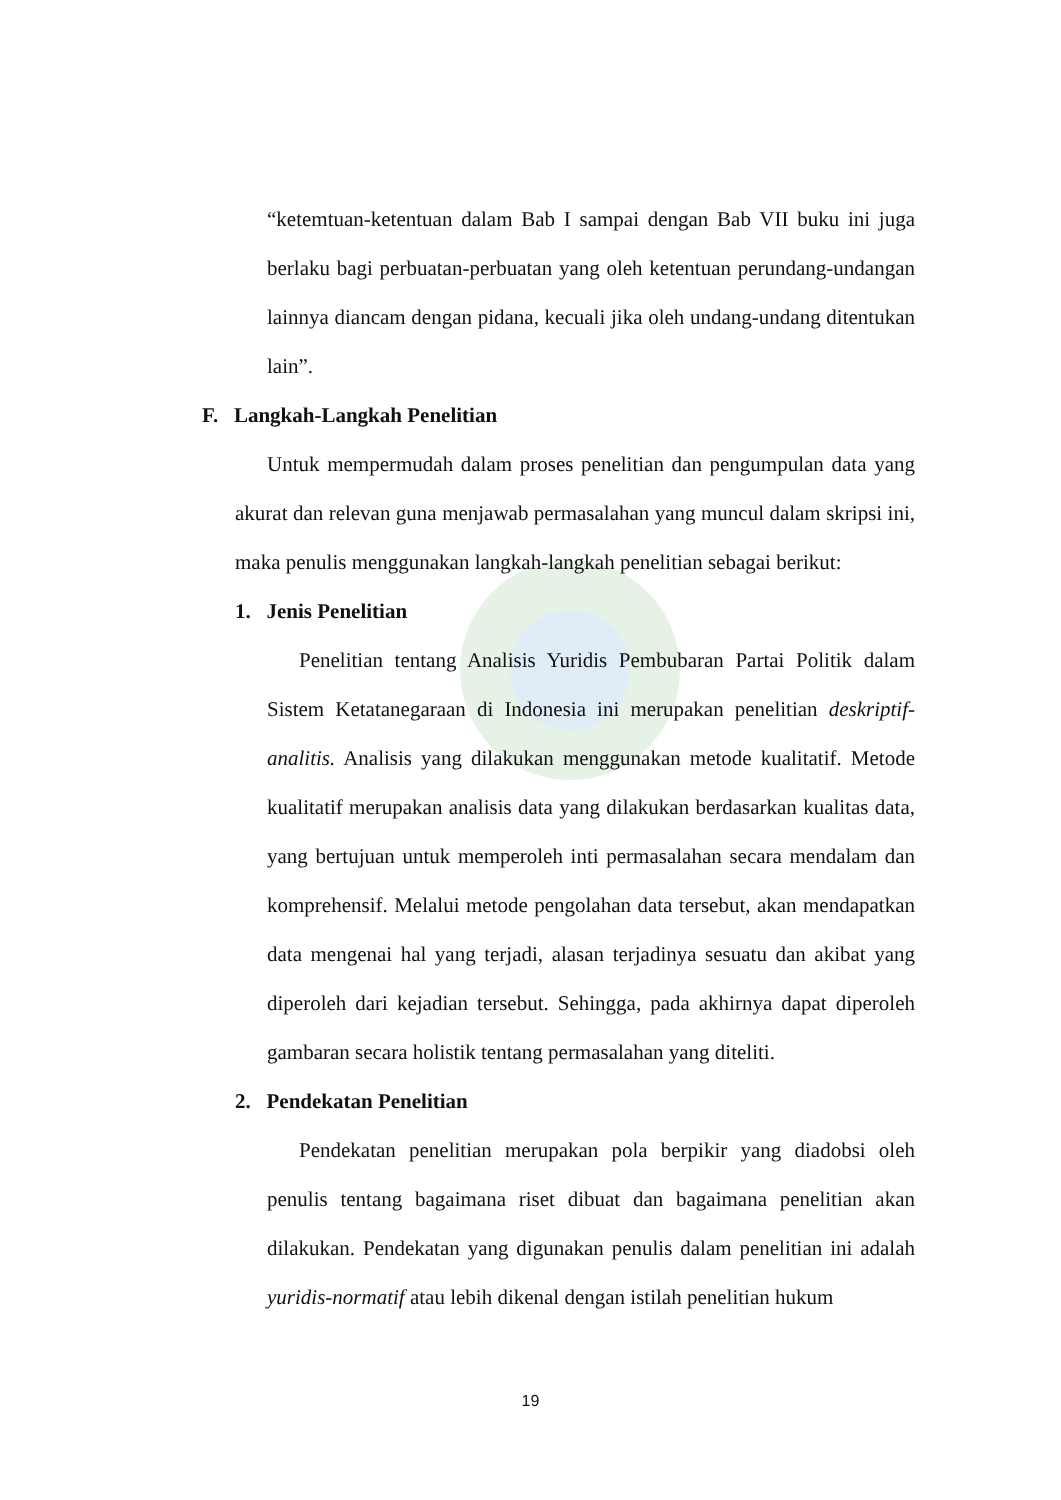“ketemtuan-ketentuan dalam Bab I sampai dengan Bab VII buku ini juga berlaku bagi perbuatan-perbuatan yang oleh ketentuan perundang-undangan lainnya diancam dengan pidana, kecuali jika oleh undang-undang ditentukan lain”.
F. Langkah-Langkah Penelitian
Untuk mempermudah dalam proses penelitian dan pengumpulan data yang akurat dan relevan guna menjawab permasalahan yang muncul dalam skripsi ini, maka penulis menggunakan langkah-langkah penelitian sebagai berikut:
1. Jenis Penelitian
Penelitian tentang Analisis Yuridis Pembubaran Partai Politik dalam Sistem Ketatanegaraan di Indonesia ini merupakan penelitian deskriptif-analitis. Analisis yang dilakukan menggunakan metode kualitatif. Metode kualitatif merupakan analisis data yang dilakukan berdasarkan kualitas data, yang bertujuan untuk memperoleh inti permasalahan secara mendalam dan komprehensif. Melalui metode pengolahan data tersebut, akan mendapatkan data mengenai hal yang terjadi, alasan terjadinya sesuatu dan akibat yang diperoleh dari kejadian tersebut. Sehingga, pada akhirnya dapat diperoleh gambaran secara holistik tentang permasalahan yang diteliti.
2. Pendekatan Penelitian
Pendekatan penelitian merupakan pola berpikir yang diadobsi oleh penulis tentang bagaimana riset dibuat dan bagaimana penelitian akan dilakukan. Pendekatan yang digunakan penulis dalam penelitian ini adalah yuridis-normatif atau lebih dikenal dengan istilah penelitian hukum
19